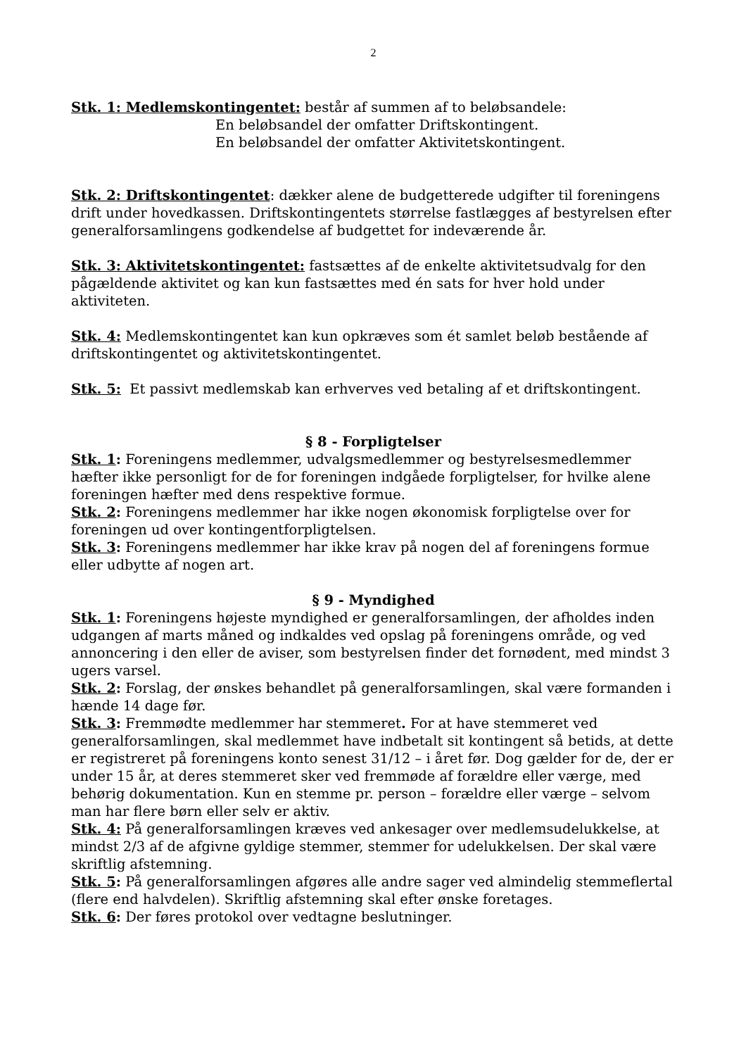2
Stk. 1: Medlemskontingentet: består af summen af to beløbsandele:
En beløbsandel der omfatter Driftskontingent.
En beløbsandel der omfatter Aktivitetskontingent.
Stk. 2: Driftskontingentet: dækker alene de budgetterede udgifter til foreningens drift under hovedkassen. Driftskontingentets størrelse fastlægges af bestyrelsen efter generalforsamlingens godkendelse af budgettet for indeværende år.
Stk. 3: Aktivitetskontingentet: fastsættes af de enkelte aktivitetsudvalg for den pågældende aktivitet og kan kun fastsættes med én sats for hver hold under aktiviteten.
Stk. 4: Medlemskontingentet kan kun opkræves som ét samlet beløb bestående af driftskontingentet og aktivitetskontingentet.
Stk. 5: Et passivt medlemskab kan erhverves ved betaling af et driftskontingent.
§ 8 - Forpligtelser
Stk. 1: Foreningens medlemmer, udvalgsmedlemmer og bestyrelsesmedlemmer hæfter ikke personligt for de for foreningen indgåede forpligtelser, for hvilke alene foreningen hæfter med dens respektive formue.
Stk. 2: Foreningens medlemmer har ikke nogen økonomisk forpligtelse over for foreningen ud over kontingentforpligtelsen.
Stk. 3: Foreningens medlemmer har ikke krav på nogen del af foreningens formue eller udbytte af nogen art.
§ 9 - Myndighed
Stk. 1: Foreningens højeste myndighed er generalforsamlingen, der afholdes inden udgangen af marts måned og indkaldes ved opslag på foreningens område, og ved annoncering i den eller de aviser, som bestyrelsen finder det fornødent, med mindst 3 ugers varsel.
Stk. 2: Forslag, der ønskes behandlet på generalforsamlingen, skal være formanden i hænde 14 dage før.
Stk. 3: Fremmødte medlemmer har stemmeret. For at have stemmeret ved generalforsamlingen, skal medlemmet have indbetalt sit kontingent så betids, at dette er registreret på foreningens konto senest 31/12 – i året før. Dog gælder for de, der er under 15 år, at deres stemmeret sker ved fremmøde af forældre eller værge, med behørig dokumentation. Kun en stemme pr. person – forældre eller værge – selvom man har flere børn eller selv er aktiv.
Stk. 4: På generalforsamlingen kræves ved ankesager over medlemsudelukkelse, at mindst 2/3 af de afgivne gyldige stemmer, stemmer for udelukkelsen. Der skal være skriftlig afstemning.
Stk. 5: På generalforsamlingen afgøres alle andre sager ved almindelig stemmeflertal (flere end halvdelen). Skriftlig afstemning skal efter ønske foretages.
Stk. 6: Der føres protokol over vedtagne beslutninger.